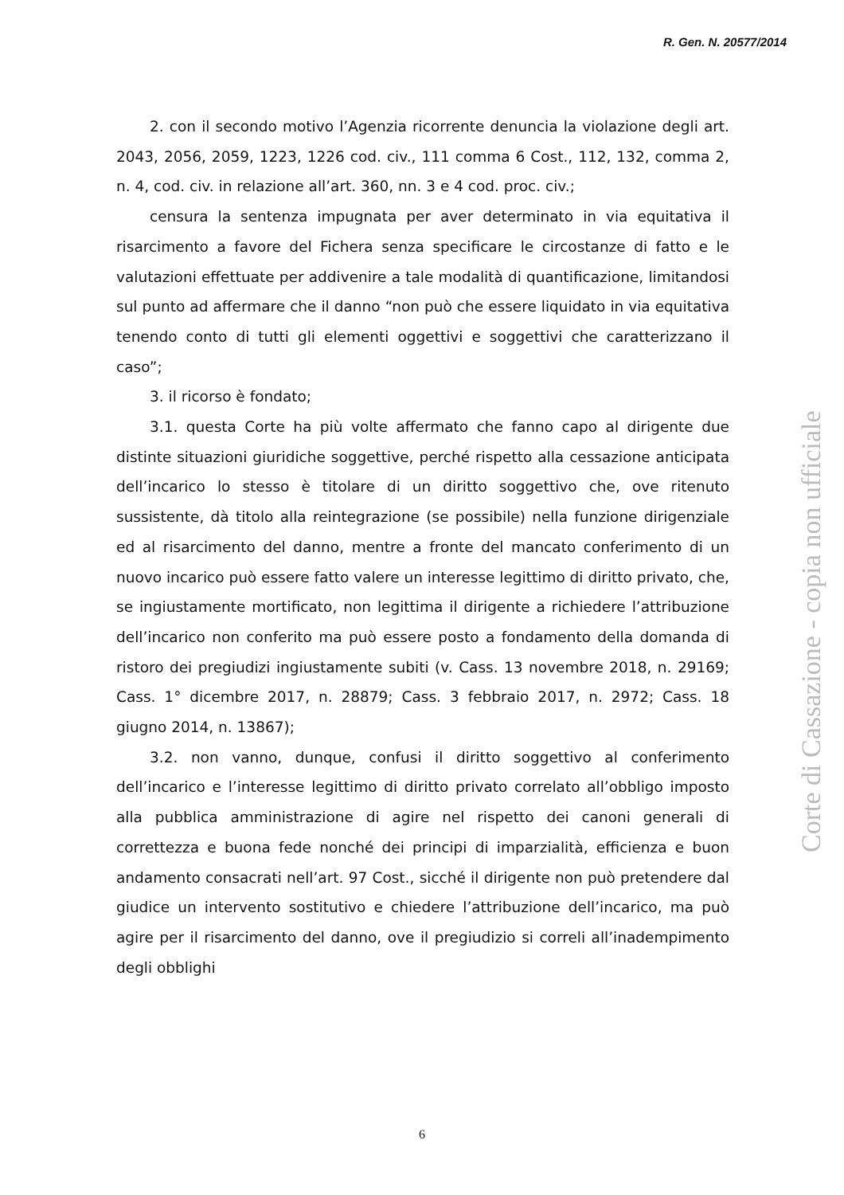R. Gen. N. 20577/2014
2. con il secondo motivo l’Agenzia ricorrente denuncia la violazione degli art. 2043, 2056, 2059, 1223, 1226 cod. civ., 111 comma 6 Cost., 112, 132, comma 2, n. 4, cod. civ. in relazione all’art. 360, nn. 3 e 4 cod. proc. civ.;
censura la sentenza impugnata per aver determinato in via equitativa il risarcimento a favore del Fichera senza specificare le circostanze di fatto e le valutazioni effettuate per addivenire a tale modalità di quantificazione, limitandosi sul punto ad affermare che il danno “non può che essere liquidato in via equitativa tenendo conto di tutti gli elementi oggettivi e soggettivi che caratterizzano il caso”;
3. il ricorso è fondato;
3.1. questa Corte ha più volte affermato che fanno capo al dirigente due distinte situazioni giuridiche soggettive, perché rispetto alla cessazione anticipata dell’incarico lo stesso è titolare di un diritto soggettivo che, ove ritenuto sussistente, dà titolo alla reintegrazione (se possibile) nella funzione dirigenziale ed al risarcimento del danno, mentre a fronte del mancato conferimento di un nuovo incarico può essere fatto valere un interesse legittimo di diritto privato, che, se ingiustamente mortificato, non legittima il dirigente a richiedere l’attribuzione dell’incarico non conferito ma può essere posto a fondamento della domanda di ristoro dei pregiudizi ingiustamente subiti (v. Cass. 13 novembre 2018, n. 29169; Cass. 1° dicembre 2017, n. 28879; Cass. 3 febbraio 2017, n. 2972; Cass. 18 giugno 2014, n. 13867);
3.2. non vanno, dunque, confusi il diritto soggettivo al conferimento dell’incarico e l’interesse legittimo di diritto privato correlato all’obbligo imposto alla pubblica amministrazione di agire nel rispetto dei canoni generali di correttezza e buona fede nonché dei principi di imparzialità, efficienza e buon andamento consacrati nell’art. 97 Cost., sicché il dirigente non può pretendere dal giudice un intervento sostitutivo e chiedere l’attribuzione dell’incarico, ma può agire per il risarcimento del danno, ove il pregiudizio si correli all’inadempimento degli obblighi
Corte di Cassazione - copia non ufficiale
6